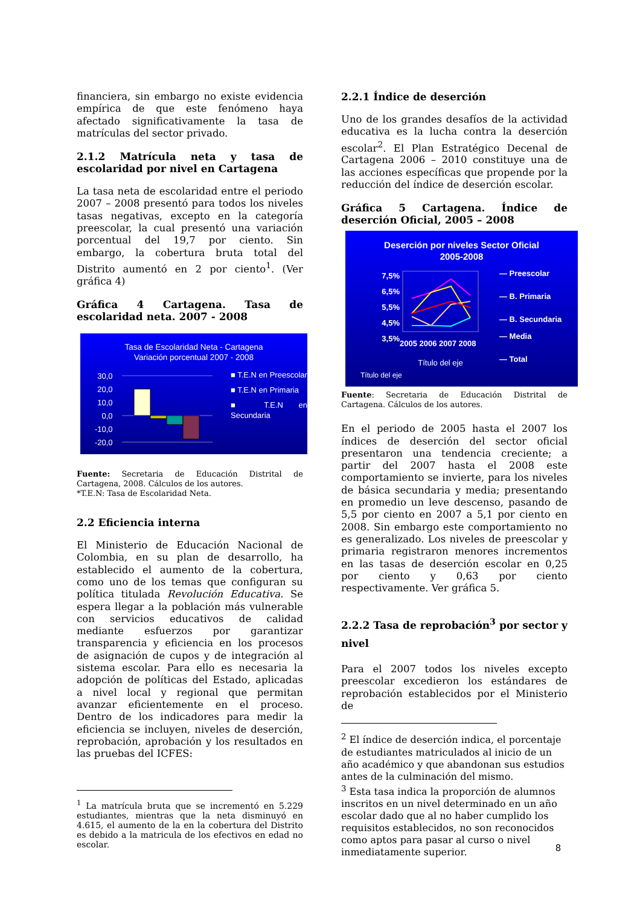financiera, sin embargo no existe evidencia empírica de que este fenómeno haya afectado significativamente la tasa de matrículas del sector privado.
2.1.2 Matrícula neta y tasa de escolaridad por nivel en Cartagena
La tasa neta de escolaridad entre el periodo 2007 – 2008 presentó para todos los niveles tasas negativas, excepto en la categoría preescolar, la cual presentó una variación porcentual del 19,7 por ciento. Sin embargo, la cobertura bruta total del Distrito aumentó en 2 por ciento<sup>1</sup>. (Ver gráfica 4)
Gráfica 4 Cartagena. Tasa de escolaridad neta. 2007 - 2008
Tasa de Escolaridad Neta - Cartagena
Variación porcentual 2007 - 2008
30,0
20,0
10,0
0,0
-10,0
-20,0
■ T.E.N en Preescolar
■ T.E.N en Primaria
■ T.E.N en Secundaria
Fuente: Secretaria de Educación Distrital de Cartagena, 2008. Cálculos de los autores.
*T.E.N: Tasa de Escolaridad Neta.
2.2 Eficiencia interna
El Ministerio de Educación Nacional de Colombia, en su plan de desarrollo, ha establecido el aumento de la cobertura, como uno de los temas que configuran su política titulada Revolución Educativa. Se espera llegar a la población más vulnerable con servicios educativos de calidad mediante esfuerzos por garantizar transparencia y eficiencia en los procesos de asignación de cupos y de integración al sistema escolar. Para ello es necesaria la adopción de políticas del Estado, aplicadas a nivel local y regional que permitan avanzar eficientemente en el proceso. Dentro de los indicadores para medir la eficiencia se incluyen, niveles de deserción, reprobación, aprobación y los resultados en las pruebas del ICFES:
<sup>1</sup> La matrícula bruta que se incrementó en 5.229 estudiantes, mientras que la neta disminuyó en 4.615, el aumento de la en la cobertura del Distrito es debido a la matricula de los efectivos en edad no escolar.
2.2.1 Índice de deserción
Uno de los grandes desafíos de la actividad educativa es la lucha contra la deserción escolar<sup>2</sup>. El Plan Estratégico Decenal de Cartagena 2006 – 2010 constituye una de las acciones específicas que propende por la reducción del índice de deserción escolar.
Gráfica 5 Cartagena. Índice de deserción Oficial, 2005 – 2008
Deserción por niveles Sector Oficial
2005-2008
7,5%
6,5%
5,5%
4,5%
3,5%
2005 2006 2007 2008
Título del eje
— Preescolar
— B. Primaria
— B. Secundaria
— Media
— Total
Título del eje
Fuente: Secretaria de Educación Distrital de Cartagena. Cálculos de los autores.
En el periodo de 2005 hasta el 2007 los índices de deserción del sector oficial presentaron una tendencia creciente; a partir del 2007 hasta el 2008 este comportamiento se invierte, para los niveles de básica secundaria y media; presentando en promedio un leve descenso, pasando de 5,5 por ciento en 2007 a 5,1 por ciento en 2008. Sin embargo este comportamiento no es generalizado. Los niveles de preescolar y primaria registraron menores incrementos en las tasas de deserción escolar en 0,25 por ciento y 0,63 por ciento respectivamente. Ver gráfica 5.
2.2.2 Tasa de reprobación<sup>3</sup> por sector y nivel
Para el 2007 todos los niveles excepto preescolar excedieron los estándares de reprobación establecidos por el Ministerio de
<sup>2</sup> El índice de deserción indica, el porcentaje de estudiantes matriculados al inicio de un año académico y que abandonan sus estudios antes de la culminación del mismo.
<sup>3</sup> Esta tasa indica la proporción de alumnos inscritos en un nivel determinado en un año escolar dado que al no haber cumplido los requisitos establecidos, no son reconocidos como aptos para pasar al curso o nivel inmediatamente superior.
8